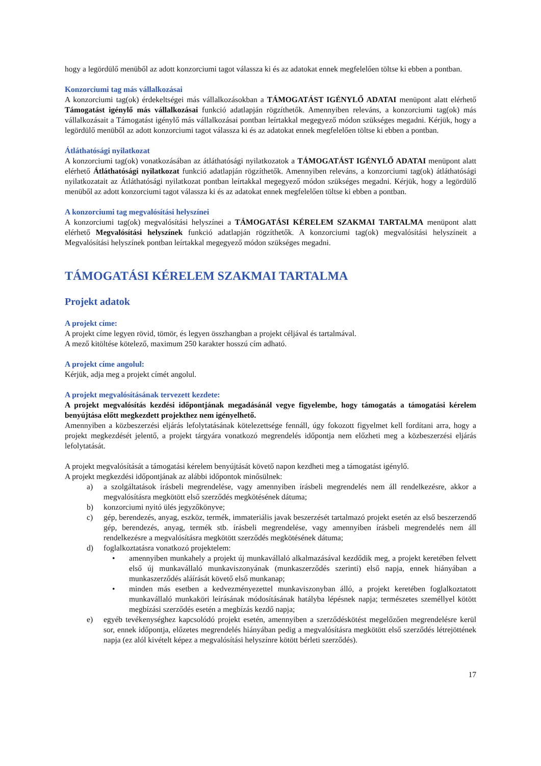hogy a legördülő menüből az adott konzorciumi tagot válassza ki és az adatokat ennek megfelelően töltse ki ebben a pontban.
Konzorciumi tag más vállalkozásai
A konzorciumi tag(ok) érdekeltségei más vállalkozásokban a TÁMOGATÁST IGÉNYLŐ ADATAI menüpont alatt elérhető Támogatást igénylő más vállalkozásai funkció adatlapján rögzíthetők. Amennyiben releváns, a konzorciumi tag(ok) más vállalkozásait a Támogatást igénylő más vállalkozásai pontban leírtakkal megegyező módon szükséges megadni. Kérjük, hogy a legördülő menüből az adott konzorciumi tagot válassza ki és az adatokat ennek megfelelően töltse ki ebben a pontban.
Átláthatósági nyilatkozat
A konzorciumi tag(ok) vonatkozásában az átláthatósági nyilatkozatok a TÁMOGATÁST IGÉNYLŐ ADATAI menüpont alatt elérhető Átláthatósági nyilatkozat funkció adatlapján rögzíthetők. Amennyiben releváns, a konzorciumi tag(ok) átláthatósági nyilatkozatait az Átláthatósági nyilatkozat pontban leírtakkal megegyező módon szükséges megadni. Kérjük, hogy a legördülő menüből az adott konzorciumi tagot válassza ki és az adatokat ennek megfelelően töltse ki ebben a pontban.
A konzorciumi tag megvalósítási helyszínei
A konzorciumi tag(ok) megvalósítási helyszínei a TÁMOGATÁSI KÉRELEM SZAKMAI TARTALMA menüpont alatt elérhető Megvalósítási helyszínek funkció adatlapján rögzíthetők. A konzorciumi tag(ok) megvalósítási helyszíneit a Megvalósítási helyszínek pontban leírtakkal megegyező módon szükséges megadni.
TÁMOGATÁSI KÉRELEM SZAKMAI TARTALMA
Projekt adatok
A projekt címe:
A projekt címe legyen rövid, tömör, és legyen összhangban a projekt céljával és tartalmával.
A mező kitöltése kötelező, maximum 250 karakter hosszú cím adható.
A projekt címe angolul:
Kérjük, adja meg a projekt címét angolul.
A projekt megvalósításának tervezett kezdete:
A projekt megvalósítás kezdési időpontjának megadásánál vegye figyelembe, hogy támogatás a támogatási kérelem benyújtása előtt megkezdett projekthez nem igényelhető.
Amennyiben a közbeszerzési eljárás lefolytatásának kötelezettsége fennáll, úgy fokozott figyelmet kell fordítani arra, hogy a projekt megkezdését jelentő, a projekt tárgyára vonatkozó megrendelés időpontja nem előzheti meg a közbeszerzési eljárás lefolytatását.
A projekt megvalósítását a támogatási kérelem benyújtását követő napon kezdheti meg a támogatást igénylő.
A projekt megkezdési időpontjának az alábbi időpontok minősülnek:
a) a szolgáltatások írásbeli megrendelése, vagy amennyiben írásbeli megrendelés nem áll rendelkezésre, akkor a megvalósításra megkötött első szerződés megkötésének dátuma;
b) konzorciumi nyitó ülés jegyzőkönyve;
c) gép, berendezés, anyag, eszköz, termék, immateriális javak beszerzését tartalmazó projekt esetén az első beszerzendő gép, berendezés, anyag, termék stb. írásbeli megrendelése, vagy amennyiben írásbeli megrendelés nem áll rendelkezésre a megvalósításra megkötött szerződés megkötésének dátuma;
d) foglalkoztatásra vonatkozó projektelem:
• amennyiben munkahely a projekt új munkavállaló alkalmazásával kezdődik meg, a projekt keretében felvett első új munkavállaló munkaviszonyának (munkaszerződés szerinti) első napja, ennek hiányában a munkaszerződés aláírását követő első munkanap;
• minden más esetben a kedvezményezettel munkaviszonyban álló, a projekt keretében foglalkoztatott munkavállaló munkaköri leírásának módosításának hatályba lépésnek napja; természetes személlyel kötött megbízási szerződés esetén a megbízás kezdő napja;
e) egyéb tevékenységhez kapcsolódó projekt esetén, amennyiben a szerződéskötést megelőzően megrendelésre kerül sor, ennek időpontja, előzetes megrendelés hiányában pedig a megvalósításra megkötött első szerződés létrejöttének napja (ez alól kivételt képez a megvalósítási helyszínre kötött bérleti szerződés).
17